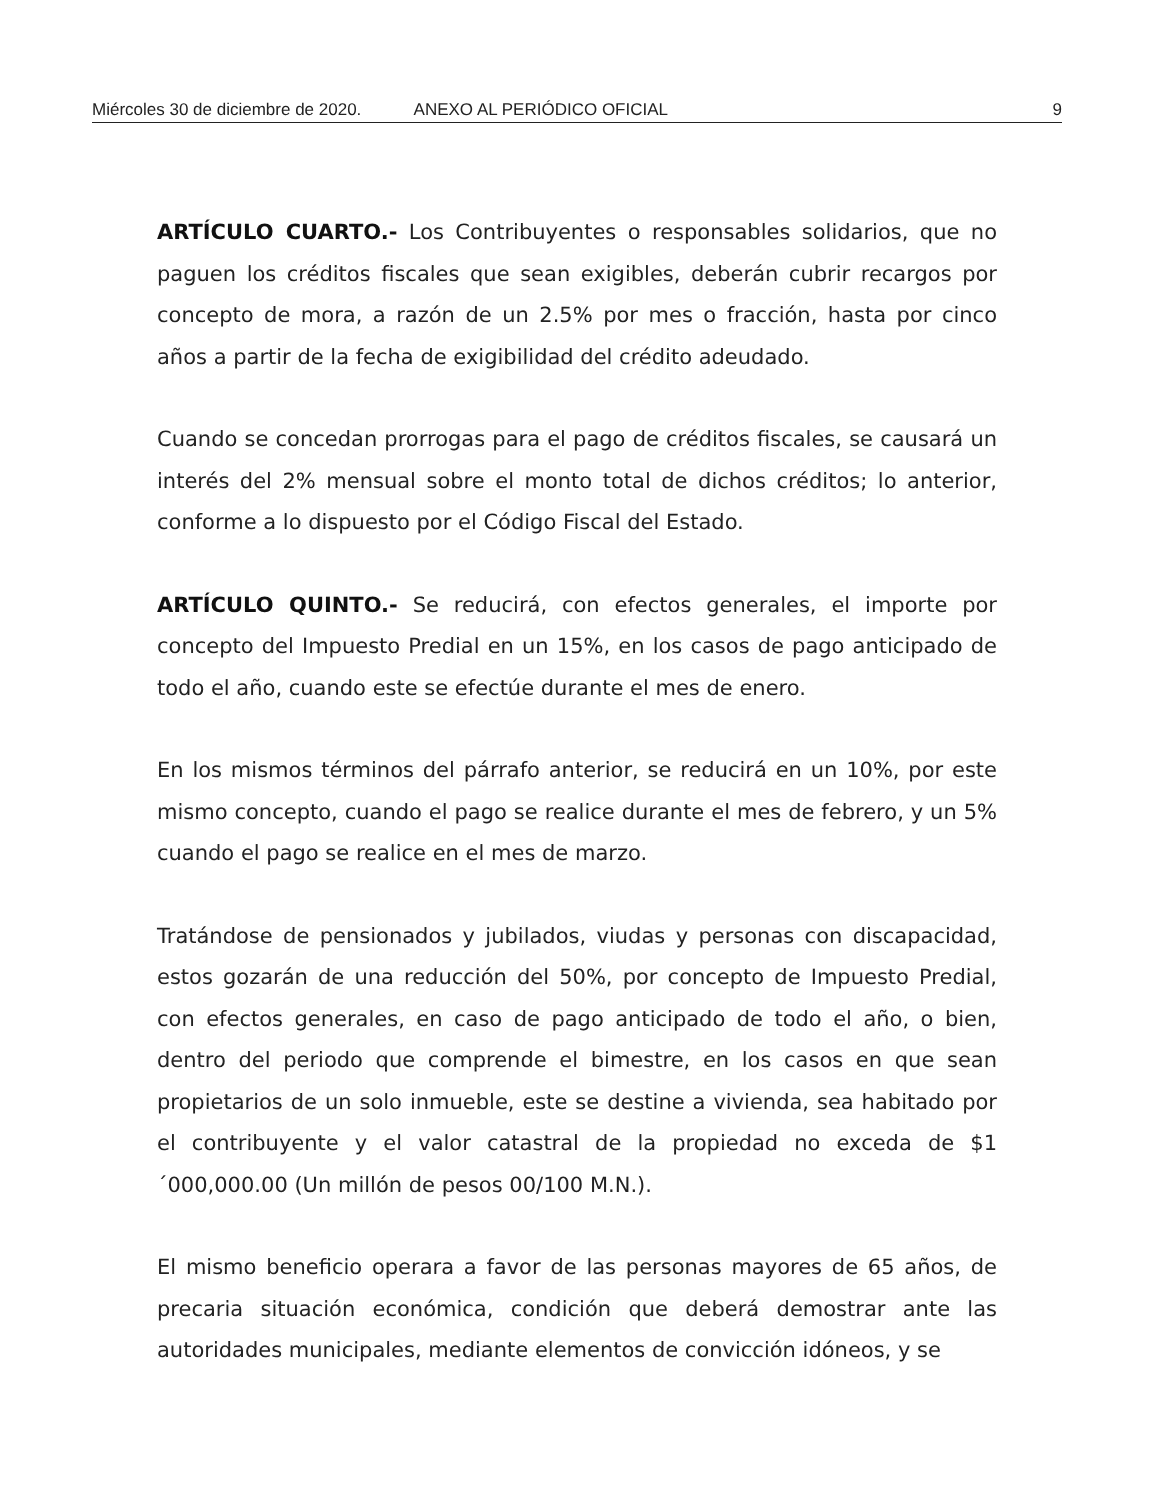Miércoles 30 de diciembre de 2020. ANEXO AL PERIÓDICO OFICIAL 9
ARTÍCULO CUARTO.- Los Contribuyentes o responsables solidarios, que no paguen los créditos fiscales que sean exigibles, deberán cubrir recargos por concepto de mora, a razón de un 2.5% por mes o fracción, hasta por cinco años a partir de la fecha de exigibilidad del crédito adeudado.
Cuando se concedan prorrogas para el pago de créditos fiscales, se causará un interés del 2% mensual sobre el monto total de dichos créditos; lo anterior, conforme a lo dispuesto por el Código Fiscal del Estado.
ARTÍCULO QUINTO.- Se reducirá, con efectos generales, el importe por concepto del Impuesto Predial en un 15%, en los casos de pago anticipado de todo el año, cuando este se efectúe durante el mes de enero.
En los mismos términos del párrafo anterior, se reducirá en un 10%, por este mismo concepto, cuando el pago se realice durante el mes de febrero, y un 5% cuando el pago se realice en el mes de marzo.
Tratándose de pensionados y jubilados, viudas y personas con discapacidad, estos gozarán de una reducción del 50%, por concepto de Impuesto Predial, con efectos generales, en caso de pago anticipado de todo el año, o bien, dentro del periodo que comprende el bimestre, en los casos en que sean propietarios de un solo inmueble, este se destine a vivienda, sea habitado por el contribuyente y el valor catastral de la propiedad no exceda de $1´000,000.00 (Un millón de pesos 00/100 M.N.).
El mismo beneficio operara a favor de las personas mayores de 65 años, de precaria situación económica, condición que deberá demostrar ante las autoridades municipales, mediante elementos de convicción idóneos, y se